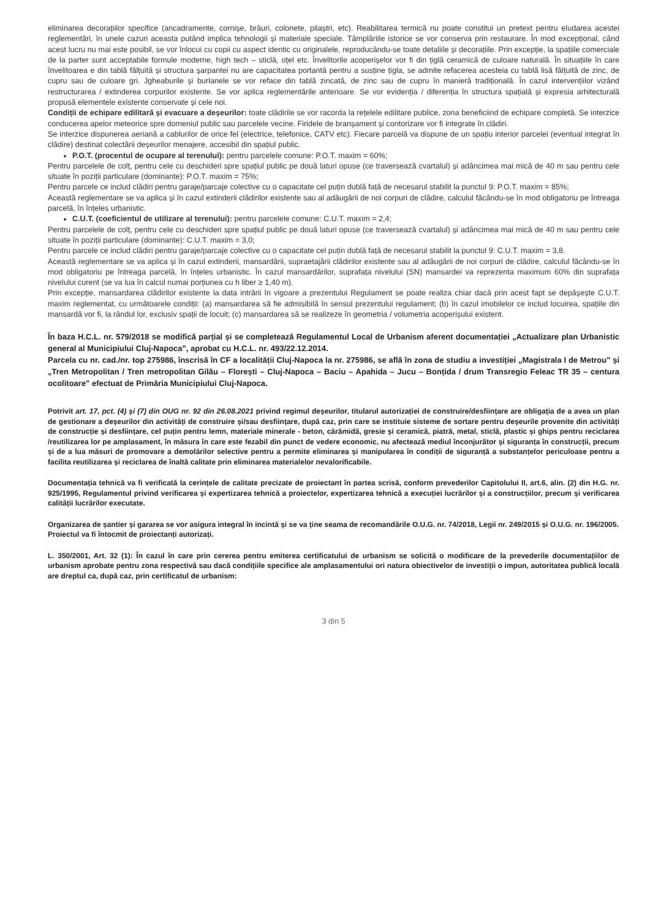eliminarea decorațiilor specifice (ancadramente, cornișe, brâuri, colonete, pilaștri, etc). Reabilitarea termică nu poate constitui un pretext pentru eludarea acestei reglementări, în unele cazuri aceasta putând implica tehnologii și materiale speciale. Tâmplăriile istorice se vor conserva prin restaurare. În mod excepțional, când acest lucru nu mai este posibil, se vor înlocui cu copii cu aspect identic cu originalele, reproducându-se toate detaliile și decorațiile. Prin excepție, la spațiile comerciale de la parter sunt acceptabile formule moderne, high tech – sticlă, oțel etc. Învelitorile acoperișelor vor fi din țiglă ceramică de culoare naturală. În situațiile în care învelitoarea e din tablă fălțuită și structura șarpantei nu are capacitatea portantă pentru a susține țigla, se admite refacerea acesteia cu tablă lisă fălțuită de zinc, de cupru sau de culoare gri. Jgheaburile și burlanele se vor reface din tablă zincată, de zinc sau de cupru în manieră tradițională. În cazul intervențiilor vizând restructurarea / extinderea corpurilor existente. Se vor aplica reglementările anterioare. Se vor evidenția / diferenția în structura spațială și expresia arhitecturală propusă elementele existente conservate și cele noi.
Condiții de echipare edilitară și evacuare a deșeurilor: toate clădirile se vor racorda la rețelele edilitare publice, zona beneficiind de echipare completă. Se interzice conducerea apelor meteorice spre domeniul public sau parcelele vecine. Firidele de branșament și contorizare vor fi integrate în clădiri.
Se interzice dispunerea aeriană a cablurilor de orice fel (electrice, telefonice, CATV etc). Fiecare parcelă va dispune de un spațiu interior parcelei (eventual integrat în clădire) destinat colectării deșeurilor menajere, accesibil din spațiul public.
P.O.T. (procentul de ocupare al terenului): pentru parcelele comune: P.O.T. maxim = 60%;
Pentru parcelele de colț, pentru cele cu deschideri spre spațiul public pe două laturi opuse (ce traversează cvartalul) și adâncimea mai mică de 40 m sau pentru cele situate în poziții particulare (dominante): P.O.T. maxim = 75%;
Pentru parcele ce includ clădiri pentru garaje/parcaje colective cu o capacitate cel puțin dublă față de necesarul stabilit la punctul 9: P.O.T. maxim = 85%;
Această reglementare se va aplica și în cazul extinderii clădirilor existente sau al adăugării de noi corpuri de clădire, calculul făcându-se în mod obligatoriu pe întreaga parcelă, în înțeles urbanistic.
C.U.T. (coeficientul de utilizare al terenului): pentru parcelele comune: C.U.T. maxim = 2,4;
Pentru parcelele de colț, pentru cele cu deschideri spre spațiul public pe două laturi opuse (ce traversează cvartalul) și adâncimea mai mică de 40 m sau pentru cele situate în poziții particulare (dominante): C.U.T. maxim = 3,0;
Pentru parcele ce includ clădiri pentru garaje/parcaje colective cu o capacitate cel puțin dublă față de necesarul stabilit la punctul 9: C.U.T. maxim = 3,8.
Această reglementare se va aplica și în cazul extinderii, mansardării, supraetajării clădirilor existente sau al adăugării de noi corpuri de clădire, calculul făcându-se în mod obligatoriu pe întreaga parcelă, în înțeles urbanistic. În cazul mansardărilor, suprafața nivelului (SN) mansardei va reprezenta maximum 60% din suprafața nivelului curent (se va lua în calcul numai porțiunea cu h liber ≥ 1,40 m).
Prin excepție, mansardarea clădirilor existente la data intrării în vigoare a prezentului Regulament se poate realiza chiar dacă prin acest fapt se depășește C.U.T. maxim reglementat, cu următoarele condiții: (a) mansardarea să fie admisibilă în sensul prezentului regulament; (b) în cazul imobilelor ce includ locuirea, spațiile din mansardă vor fi, la rândul lor, exclusiv spații de locuit; (c) mansardarea să se realizeze în geometria / volumetria acoperișului existent.
În baza H.C.L. nr. 579/2018 se modifică parțial și se completează Regulamentul Local de Urbanism aferent documentației „Actualizare plan Urbanistic general al Municipiului Cluj-Napoca", aprobat cu H.C.L. nr. 493/22.12.2014.
Parcela cu nr. cad./nr. top 275986, înscrisă în CF a localității Cluj-Napoca la nr. 275986, se află în zona de studiu a investiției „Magistrala I de Metrou" și „Tren Metropolitan / Tren metropolitan Gilău – Florești – Cluj-Napoca – Baciu – Apahida – Jucu – Bonțida / drum Transregio Feleac TR 35 – centura ocolitoare" efectuat de Primăria Municipiului Cluj-Napoca.
Potrivit art. 17, pct. (4) și (7) din OUG nr. 92 din 26.08.2021 privind regimul deșeurilor, titularul autorizației de construire/desființare are obligația de a avea un plan de gestionare a deșeurilor din activități de construire și/sau desființare, după caz, prin care se instituie sisteme de sortare pentru deșeurile provenite din activități de construcție și desființare, cel puțin pentru lemn, materiale minerale - beton, cărămidă, gresie și ceramică, piatră, metal, sticlă, plastic și ghips pentru reciclarea /reutilizarea lor pe amplasament, în măsura în care este fezabil din punct de vedere economic, nu afectează mediul înconjurător și siguranța în construcții, precum și de a lua măsuri de promovare a demolărilor selective pentru a permite eliminarea și manipularea în condiții de siguranță a substanțelor periculoase pentru a facilita reutilizarea și reciclarea de înaltă calitate prin eliminarea materialelor nevalorificabile.
Documentația tehnică va fi verificată la cerințele de calitate precizate de proiectant în partea scrisă, conform prevederilor Capitolului II, art.6, alin. (2) din H.G. nr. 925/1995, Regulamentul privind verificarea și expertizarea tehnică a proiectelor, expertizarea tehnică a execuției lucrărilor și a construcțiilor, precum și verificarea calității lucrărilor executate.
Organizarea de șantier și gararea se vor asigura integral în incintă și se va ține seama de recomandările O.U.G. nr. 74/2018, Legii nr. 249/2015 și O.U.G. nr. 196/2005.
Proiectul va fi întocmit de proiectanți autorizați.
L. 350/2001, Art. 32 (1): În cazul în care prin cererea pentru emiterea certificatului de urbanism se solicită o modificare de la prevederile documentațiilor de urbanism aprobate pentru zona respectivă sau dacă condițiile specifice ale amplasamentului ori natura obiectivelor de investiții o impun, autoritatea publică locală are dreptul ca, după caz, prin certificatul de urbanism:
3 din 5